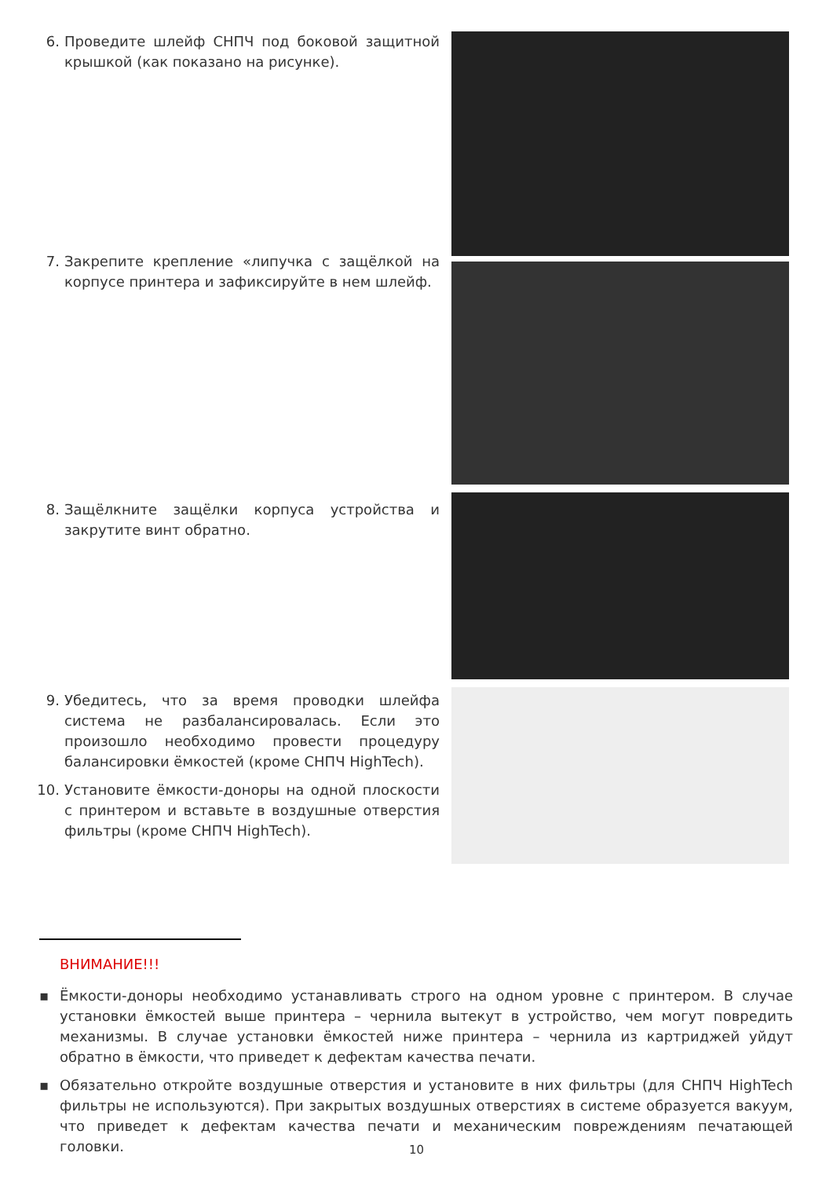6. Проведите шлейф СНПЧ под боковой защитной крышкой (как показано на рисунке).
7. Закрепите крепление «липучка с защёлкой на корпусе принтера и зафиксируйте в нем шлейф.
8. Защёлкните защёлки корпуса устройства и закрутите винт обратно.
9. Убедитесь, что за время проводки шлейфа система не разбалансировалась. Если это произошло необходимо провести процедуру балансировки ёмкостей (кроме СНПЧ HighTech).
10. Установите ёмкости-доноры на одной плоскости с принтером и вставьте в воздушные отверстия фильтры (кроме СНПЧ HighTech).
ВНИМАНИЕ!!!
▪ Ёмкости-доноры необходимо устанавливать строго на одном уровне с принтером. В случае установки ёмкостей выше принтера – чернила вытекут в устройство, чем могут повредить механизмы. В случае установки ёмкостей ниже принтера – чернила из картриджей уйдут обратно в ёмкости, что приведет к дефектам качества печати.
▪ Обязательно откройте воздушные отверстия и установите в них фильтры (для СНПЧ HighTech фильтры не используются). При закрытых воздушных отверстиях в системе образуется вакуум, что приведет к дефектам качества печати и механическим повреждениям печатающей головки.
10